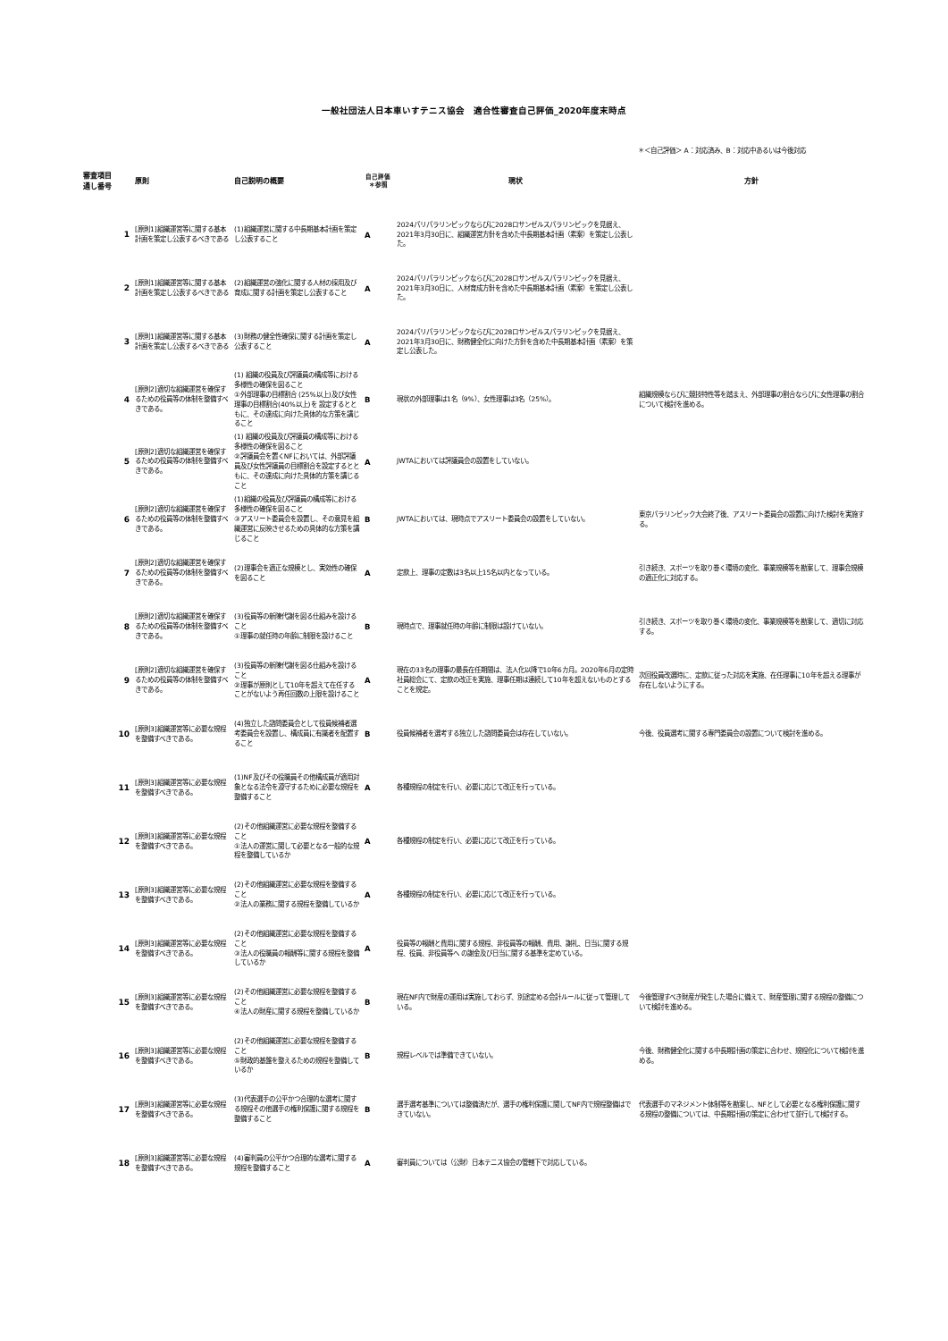一般社団法人日本車いすテニス協会　適合性審査自己評価_2020年度末時点
＊＜自己評価＞ A：対応済み、B：対応中あるいは今後対応
| 審査項目 通し番号 | 原則 | 自己説明の概要 | 自己評価 ＊参照 | 現状 | 方針 |
| --- | --- | --- | --- | --- | --- |
| 1 | [原則1]組織運営等に関する基本計画を策定し公表するべきである | (1)組織運営に関する中長期基本計画を策定し公表すること | A | 2024パリパラリンピックならびに2028ロサンゼルスパラリンピックを見据え、2021年3月30日に、組織運営方針を含めた中長期基本計画（素案）を策定し公表した。 | |
| 2 | [原則1]組織運営等に関する基本計画を策定し公表するべきである | (2)組織運営の強化に関する人材の採用及び育成に関する計画を策定し公表すること | A | 2024パリパラリンピックならびに2028ロサンゼルスパラリンピックを見据え、2021年3月30日に、人材育成方針を含めた中長期基本計画（素案）を策定し公表した。 | |
| 3 | [原則1]組織運営等に関する基本計画を策定し公表するべきである | (3)財務の健全性確保に関する計画を策定し公表すること | A | 2024パリパラリンピックならびに2028ロサンゼルスパラリンピックを見据え、2021年3月30日に、財務健全化に向けた方針を含めた中長期基本計画（素案）を策定し公表した。 | |
| 4 | [原則2]適切な組織運営を確保するための役員等の体制を整備すべきである。 | (1) 組織の役員及び評議員の構成等における多様性の確保を図ること ①外部理事の目標割合 (25%以上)及び女性理事の目標割合(40%以上)を 設定するとともに、その達成に向けた具体的な方策を講じること | B | 現状の外部理事は1名（9%）、女性理事は3名（25%）。 | 組織規模ならびに競技特性等を踏まえ、外部理事の割合ならびに女性理事の割合について検討を進める。 |
| 5 | [原則2]適切な組織運営を確保するための役員等の体制を整備すべきである。 | (1) 組織の役員及び評議員の構成等における多様性の確保を図ること ②評議員会を置くNFにおいては、外部評議員及び女性評議員の目標割合を設定するとともに、その達成に向けた具体的方策を講じること | A | JWTAにおいては評議員会の設置をしていない。 | |
| 6 | [原則2]適切な組織運営を確保するための役員等の体制を整備すべきである。 | (1)組織の役員及び評議員の構成等における多様性の確保を図ること ③アスリート委員会を設置し、その意見を組織運営に反映させるための具体的な方策を講じること | B | JWTAにおいては、現時点でアスリート委員会の設置をしていない。 | 東京パラリンピック大会終了後、アスリート委員会の設置に向けた検討を実施する。 |
| 7 | [原則2]適切な組織運営を確保するための役員等の体制を整備すべきである。 | (2)理事会を適正な規模とし、実効性の確保を図ること | A | 定款上、理事の定数は3名以上15名以内となっている。 | 引き続き、スポーツを取り巻く環境の変化、事業規模等を勘案して、理事会規模の適正化に対応する。 |
| 8 | [原則2]適切な組織運営を確保するための役員等の体制を整備すべきである。 | (3)役員等の新陳代謝を図る仕組みを設けること ①理事の就任時の年齢に制限を設けること | B | 現時点で、理事就任時の年齢に制限は設けていない。 | 引き続き、スポーツを取り巻く環境の変化、事業規模等を勘案して、適切に対応する。 |
| 9 | [原則2]適切な組織運営を確保するための役員等の体制を整備すべきである。 | (3)役員等の新陳代謝を図る仕組みを設けること ②理事が原則として10年を超えて在任することがないよう再任回数の上限を設けること | A | 現在の33名の理事の最長在任期間は、法人化以降で10年6カ月。2020年6月の定時社員総会にて、定款の改正を実施、理事任期は連続して10年を超えないものとすることを規定。 | 次回役員改選時に、定款に従った対応を実施、在任理事に10年を超える理事が存在しないようにする。 |
| 10 | [原則3]組織運営等に必要な規程を整備すべきである。 | (4)独立した諮問委員会として役員候補者選考委員会を設置し、構成員に有識者を配置すること | B | 役員候補者を選考する独立した諮問委員会は存在していない。 | 今後、役員選考に関する専門委員会の設置について検討を進める。 |
| 11 | [原則3]組織運営等に必要な規程を整備すべきである。 | (1)NF及びその役職員その他構成員が適用対象となる法令を遵守するために必要な規程を整備すること | A | 各種規程の制定を行い、必要に応じて改正を行っている。 | |
| 12 | [原則3]組織運営等に必要な規程を整備すべきである。 | (2)その他組織運営に必要な規程を整備すること ①法人の運営に関して必要となる一般的な規程を整備しているか | A | 各種規程の制定を行い、必要に応じて改正を行っている。 | |
| 13 | [原則3]組織運営等に必要な規程を整備すべきである。 | (2)その他組織運営に必要な規程を整備すること ②法人の業務に関する規程を整備しているか | A | 各種規程の制定を行い、必要に応じて改正を行っている。 | |
| 14 | [原則3]組織運営等に必要な規程を整備すべきである。 | (2)その他組織運営に必要な規程を整備すること ③法人の役職員の報酬等に関する規程を整備しているか | A | 役員等の報酬と費用に関する規程、非役員等の報酬、費用、謝礼、日当に関する規程、役員、非役員等へ の謝金及び日当に関する基準を定めている。 | |
| 15 | [原則3]組織運営等に必要な規程を整備すべきである。 | (2)その他組織運営に必要な規程を整備すること ④法人の財産に関する規程を整備しているか | B | 現在NF内で財産の運用は実施しておらず、別途定める会計ルールに従って管理している。 | 今後管理すべき財産が発生した場合に備えて、財産管理に関する規程の整備について検討を進める。 |
| 16 | [原則3]組織運営等に必要な規程を整備すべきである。 | (2)その他組織運営に必要な規程を整備すること ⑤財政的基盤を整えるための規程を整備しているか | B | 規程レベルでは準備できていない。 | 今後、財務健全化に関する中長期計画の策定に合わせ、規程化について検討を進める。 |
| 17 | [原則3]組織運営等に必要な規程を整備すべきである。 | (3)代表選手の公平かつ合理的な選考に関する規程その他選手の権利保護に関する規程を整備すること | B | 選手選考基準については整備済だが、選手の権利保護に関してNF内で規程整備はできていない。 | 代表選手のマネジメント体制等を勘案し、NFとして必要となる権利保護に関する規程の整備については、中長期計画の策定に合わせて並行して検討する。 |
| 18 | [原則3]組織運営等に必要な規程を整備すべきである。 | (4)審判員の公平かつ合理的な選考に関する規程を整備すること | A | 審判員については（公財）日本テニス協会の管轄下で対応している。 | |